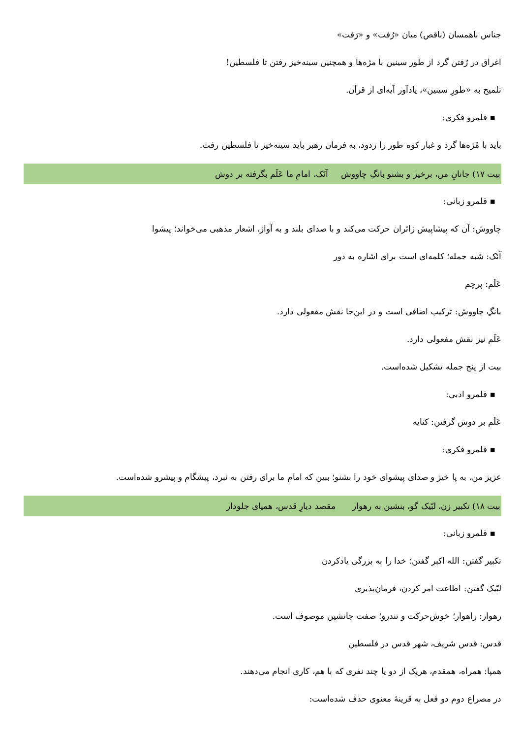جناس ناهمسان (ناقص) میان «رُفت» و «رَفت»
اغراق در رُفتن گرد از طور سینین با مژه‌ها و همچنین سینه‌خیز رفتن تا فلسطین!
تلمیح به «طورِ سینین»، یادآور آیه‌ای از قرآن.
▪ قلمرو فکری:
باید با مُژه‌ها گرد و غبار کوه طور را زدود، به فرمان رهبر باید سینه‌خیز تا فلسطین رفت.
بیت ۱۷) جانانِ من، برخیز و بشنو بانگِ چاووش آنَک، امامِ ما عَلَم بگرفته بر دوش
▪ قلمرو زبانی:
چاووش: آن که پیشاپیش زائران حرکت می‌کند و با صدای بلند و به آواز، اشعار مذهبی می‌خواند؛ پیشوا
آنَک: شبه جمله؛ کلمه‌ای است برای اشاره به دور
عَلَم: پرچم
بانگِ چاووش: ترکیب اضافی است و در این‌جا نقش مفعولی دارد.
عَلَم نیز نقش مفعولی دارد.
بیت از پنج جمله تشکیل شده‌است.
▪ قلمرو ادبی:
عَلَم بر دوش گرفتن: کنایه
▪ قلمرو فکری:
عزیز من، به پا خیز و صدای پیشوای خود را بشنو؛ ببین که امام ما برای رفتن به نبرد، پیشگام و پیشرو شده‌است.
بیت ۱۸) تکبیر زن، لبّیک گو، بنشین به رهوار مقصد دیارِ قدس، همپای جلودار
▪ قلمرو زبانی:
تکبیر گفتن: الله اکبر گفتن؛ خدا را به بزرگی یادکردن
لبّیک گفتن: اطاعت امر کردن، فرمان‌پذیری
رهوار: راهوار؛ خوش‌حرکت و تندرو؛ صفت جانشین موصوف است.
قدس: قدس شریف، شهر قدس در فلسطین
همپا: همراه، همقدم، هریک از دو یا چند نفری که با هم، کاری انجام می‌دهند.
در مصراع دوم دو فعل به قرینهٔ معنوی حذف شده‌است: